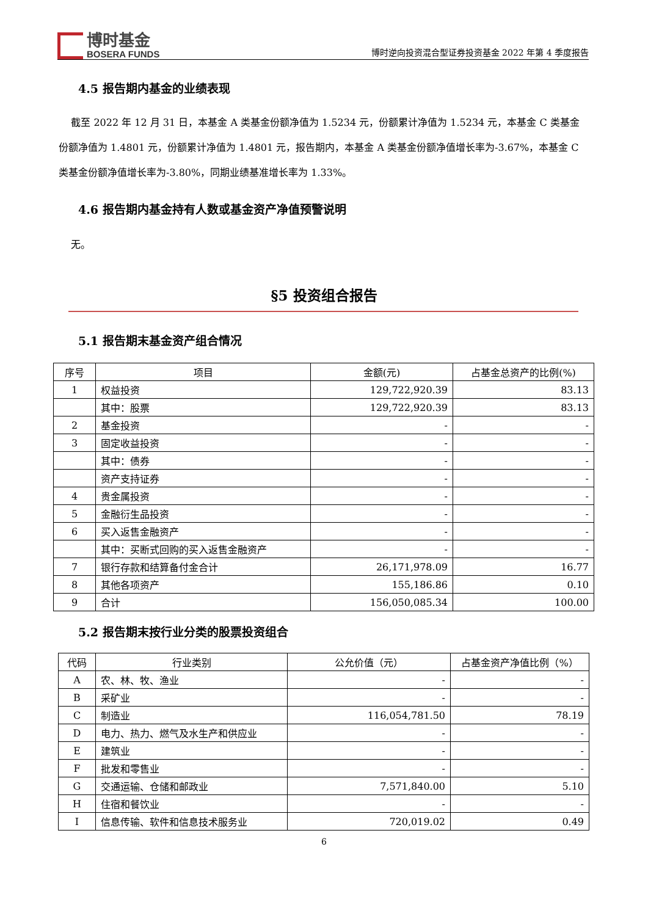博时基金
BOSERA FUNDS
博时逆向投资混合型证券投资基金 2022 年第 4 季度报告
4.5 报告期内基金的业绩表现
截至 2022 年 12 月 31 日，本基金 A 类基金份额净值为 1.5234 元，份额累计净值为 1.5234 元，本基金 C 类基金份额净值为 1.4801 元，份额累计净值为 1.4801 元，报告期内，本基金 A 类基金份额净值增长率为-3.67%，本基金 C 类基金份额净值增长率为-3.80%，同期业绩基准增长率为 1.33%。
4.6 报告期内基金持有人数或基金资产净值预警说明
无。
§5 投资组合报告
5.1 报告期末基金资产组合情况
| 序号 | 项目 | 金额(元) | 占基金总资产的比例(%) |
| --- | --- | --- | --- |
| 1 | 权益投资 | 129,722,920.39 | 83.13 |
| | 其中：股票 | 129,722,920.39 | 83.13 |
| 2 | 基金投资 | - | - |
| 3 | 固定收益投资 | - | - |
| | 其中：债券 | - | - |
| | 资产支持证券 | - | - |
| 4 | 贵金属投资 | - | - |
| 5 | 金融衍生品投资 | - | - |
| 6 | 买入返售金融资产 | - | - |
| | 其中：买断式回购的买入返售金融资产 | - | - |
| 7 | 银行存款和结算备付金合计 | 26,171,978.09 | 16.77 |
| 8 | 其他各项资产 | 155,186.86 | 0.10 |
| 9 | 合计 | 156,050,085.34 | 100.00 |
5.2 报告期末按行业分类的股票投资组合
| 代码 | 行业类别 | 公允价值（元） | 占基金资产净值比例（%） |
| --- | --- | --- | --- |
| A | 农、林、牧、渔业 | - | - |
| B | 采矿业 | - | - |
| C | 制造业 | 116,054,781.50 | 78.19 |
| D | 电力、热力、燃气及水生产和供应业 | - | - |
| E | 建筑业 | - | - |
| F | 批发和零售业 | - | - |
| G | 交通运输、仓储和邮政业 | 7,571,840.00 | 5.10 |
| H | 住宿和餐饮业 | - | - |
| I | 信息传输、软件和信息技术服务业 | 720,019.02 | 0.49 |
6